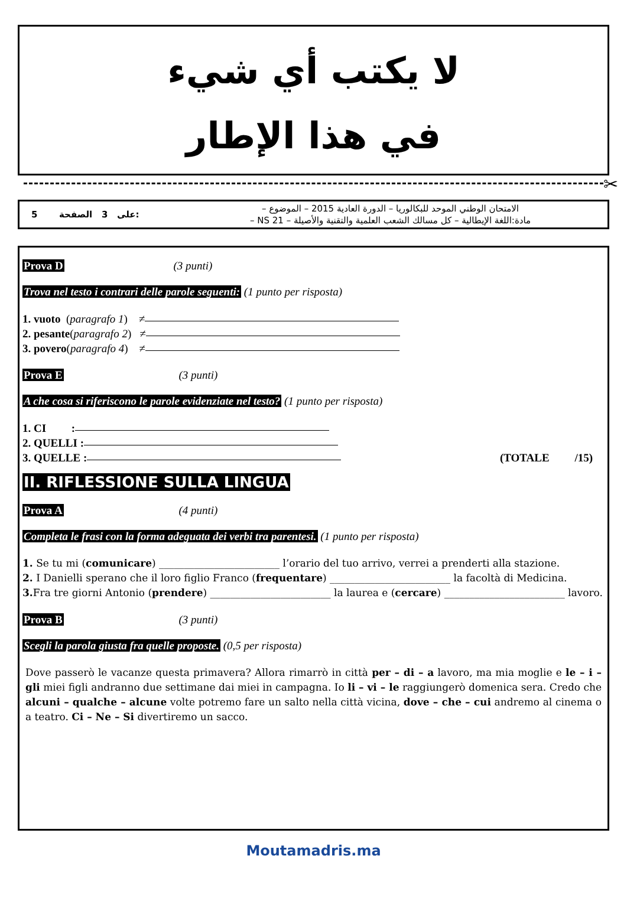لا يكتب أي شيء
في هذا الإطار
✂
5 على 3 الصفحة:
الامتحان الوطني الموحد للبكالوريا – الدورة العادية 2015 – الموضوع –
مادة:اللغة الإيطالية – كل مسالك الشعب العلمية والتقنية والأصيلة – NS 21 –
Prova D (3 punti)
Trova nel testo i contrari delle parole seguenti: (1 punto per risposta)
1. vuoto (paragrafo 1) ≠
2. pesante (paragrafo 2) ≠
3. povero (paragrafo 4) ≠
Prova E (3 punti)
A che cosa si riferiscono le parole evidenziate nel testo? (1 punto per risposta)
1. CI :
2. QUELLI :
3. QUELLE : (TOTALE /15)
II. RIFLESSIONE SULLA LINGUA
Prova A (4 punti)
Completa le frasi con la forma adeguata dei verbi tra parentesi. (1 punto per risposta)
1. Se tu mi (comunicare) ________________________ l’orario del tuo arrivo, verrei a prenderti alla stazione.
2. I Danielli sperano che il loro figlio Franco (frequentare) ________________________ la facoltà di Medicina.
3. Fra tre giorni Antonio (prendere) ________________________ la laurea e (cercare) ________________________ lavoro.
Prova B (3 punti)
Scegli la parola giusta fra quelle proposte. (0,5 per risposta)
Dove passerò le vacanze questa primavera? Allora rimarrò in città per – di – a lavoro, ma mia moglie e le – i – gli miei figli andranno due settimane dai miei in campagna. Io li – vi – le raggiungerò domenica sera. Credo che alcuni – qualche – alcune volte potremo fare un salto nella città vicina, dove – che – cui andremo al cinema o a teatro. Ci – Ne – Si divertiremo un sacco.
Moutamadris.ma